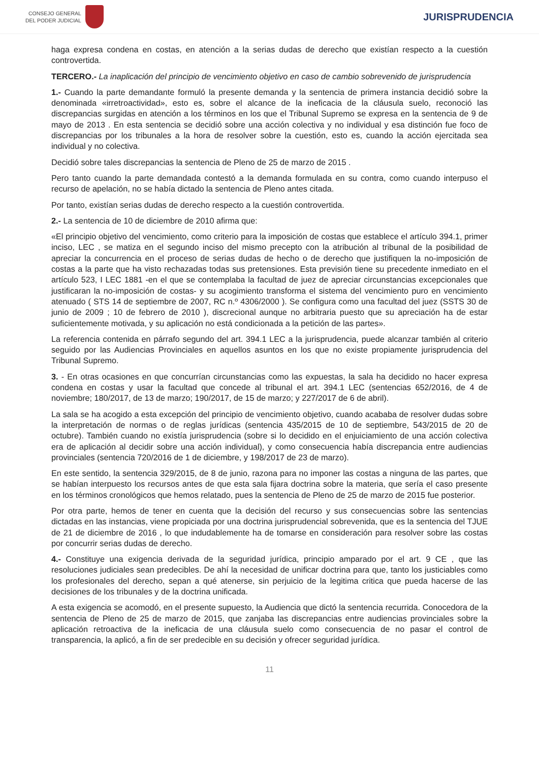CONSEJO GENERAL
DEL PODER JUDICIAL
JURISPRUDENCIA
haga expresa condena en costas, en atención a la serias dudas de derecho que existían respecto a la cuestión controvertida.
TERCERO.- La inaplicación del principio de vencimiento objetivo en caso de cambio sobrevenido de jurisprudencia
1.- Cuando la parte demandante formuló la presente demanda y la sentencia de primera instancia decidió sobre la denominada «irretroactividad», esto es, sobre el alcance de la ineficacia de la cláusula suelo, reconoció las discrepancias surgidas en atención a los términos en los que el Tribunal Supremo se expresa en la sentencia de 9 de mayo de 2013 . En esta sentencia se decidió sobre una acción colectiva y no individual y esa distinción fue foco de discrepancias por los tribunales a la hora de resolver sobre la cuestión, esto es, cuando la acción ejercitada sea individual y no colectiva.
Decidió sobre tales discrepancias la sentencia de Pleno de 25 de marzo de 2015 .
Pero tanto cuando la parte demandada contestó a la demanda formulada en su contra, como cuando interpuso el recurso de apelación, no se había dictado la sentencia de Pleno antes citada.
Por tanto, existían serias dudas de derecho respecto a la cuestión controvertida.
2.- La sentencia de 10 de diciembre de 2010 afirma que:
«El principio objetivo del vencimiento, como criterio para la imposición de costas que establece el artículo 394.1, primer inciso, LEC , se matiza en el segundo inciso del mismo precepto con la atribución al tribunal de la posibilidad de apreciar la concurrencia en el proceso de serias dudas de hecho o de derecho que justifiquen la no-imposición de costas a la parte que ha visto rechazadas todas sus pretensiones. Esta previsión tiene su precedente inmediato en el artículo 523, I LEC 1881 -en el que se contemplaba la facultad de juez de apreciar circunstancias excepcionales que justificaran la no-imposición de costas- y su acogimiento transforma el sistema del vencimiento puro en vencimiento atenuado ( STS 14 de septiembre de 2007, RC n.º 4306/2000 ). Se configura como una facultad del juez (SSTS 30 de junio de 2009 ; 10 de febrero de 2010 ), discrecional aunque no arbitraria puesto que su apreciación ha de estar suficientemente motivada, y su aplicación no está condicionada a la petición de las partes».
La referencia contenida en párrafo segundo del art. 394.1 LEC a la jurisprudencia, puede alcanzar también al criterio seguido por las Audiencias Provinciales en aquellos asuntos en los que no existe propiamente jurisprudencia del Tribunal Supremo.
3. - En otras ocasiones en que concurrían circunstancias como las expuestas, la sala ha decidido no hacer expresa condena en costas y usar la facultad que concede al tribunal el art. 394.1 LEC (sentencias 652/2016, de 4 de noviembre; 180/2017, de 13 de marzo; 190/2017, de 15 de marzo; y 227/2017 de 6 de abril).
La sala se ha acogido a esta excepción del principio de vencimiento objetivo, cuando acababa de resolver dudas sobre la interpretación de normas o de reglas jurídicas (sentencia 435/2015 de 10 de septiembre, 543/2015 de 20 de octubre). También cuando no existía jurisprudencia (sobre si lo decidido en el enjuiciamiento de una acción colectiva era de aplicación al decidir sobre una acción individual), y como consecuencia había discrepancia entre audiencias provinciales (sentencia 720/2016 de 1 de diciembre, y 198/2017 de 23 de marzo).
En este sentido, la sentencia 329/2015, de 8 de junio, razona para no imponer las costas a ninguna de las partes, que se habían interpuesto los recursos antes de que esta sala fijara doctrina sobre la materia, que sería el caso presente en los términos cronológicos que hemos relatado, pues la sentencia de Pleno de 25 de marzo de 2015 fue posterior.
Por otra parte, hemos de tener en cuenta que la decisión del recurso y sus consecuencias sobre las sentencias dictadas en las instancias, viene propiciada por una doctrina jurisprudencial sobrevenida, que es la sentencia del TJUE de 21 de diciembre de 2016 , lo que indudablemente ha de tomarse en consideración para resolver sobre las costas por concurrir serias dudas de derecho.
4.- Constituye una exigencia derivada de la seguridad jurídica, principio amparado por el art. 9 CE , que las resoluciones judiciales sean predecibles. De ahí la necesidad de unificar doctrina para que, tanto los justiciables como los profesionales del derecho, sepan a qué atenerse, sin perjuicio de la legitima critica que pueda hacerse de las decisiones de los tribunales y de la doctrina unificada.
A esta exigencia se acomodó, en el presente supuesto, la Audiencia que dictó la sentencia recurrida. Conocedora de la sentencia de Pleno de 25 de marzo de 2015, que zanjaba las discrepancias entre audiencias provinciales sobre la aplicación retroactiva de la ineficacia de una cláusula suelo como consecuencia de no pasar el control de transparencia, la aplicó, a fin de ser predecible en su decisión y ofrecer seguridad jurídica.
11